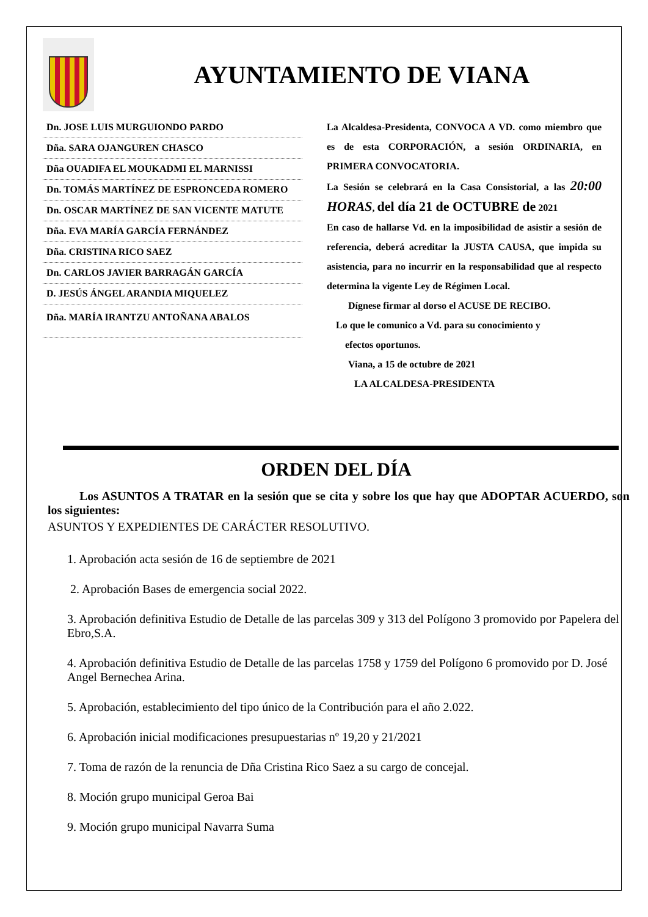AYUNTAMIENTO DE VIANA
Dn. JOSE LUIS MURGUIONDO PARDO
Dña. SARA OJANGUREN CHASCO
Dña OUADIFA EL MOUKADMI EL MARNISSI
Dn. TOMÁS MARTÍNEZ DE ESPRONCEDA ROMERO
Dn. OSCAR MARTÍNEZ DE SAN VICENTE MATUTE
Dña. EVA MARÍA GARCÍA FERNÁNDEZ
Dña. CRISTINA RICO SAEZ
Dn. CARLOS JAVIER BARRAGÁN GARCÍA
D. JESÚS ÁNGEL ARANDIA MIQUELEZ
Dña. MARÍA IRANTZU ANTOÑANA ABALOS
La Alcaldesa-Presidenta, CONVOCA A VD. como miembro que es de esta CORPORACIÓN, a sesión ORDINARIA, en PRIMERA CONVOCATORIA.
La Sesión se celebrará en la Casa Consistorial, a las 20:00 HORAS, del día 21 de OCTUBRE de 2021
En caso de hallarse Vd. en la imposibilidad de asistir a sesión de referencia, deberá acreditar la JUSTA CAUSA, que impida su asistencia, para no incurrir en la responsabilidad que al respecto determina la vigente Ley de Régimen Local.
Dígnese firmar al dorso el ACUSE DE RECIBO.
Lo que le comunico a Vd. para su conocimiento y
efectos oportunos.
Viana, a 15 de octubre de 2021
LA ALCALDESA-PRESIDENTA
ORDEN DEL DÍA
Los ASUNTOS A TRATAR en la sesión que se cita y sobre los que hay que ADOPTAR ACUERDO, son los siguientes:
ASUNTOS Y EXPEDIENTES DE CARÁCTER RESOLUTIVO.
1. Aprobación acta sesión de 16 de septiembre de 2021
2. Aprobación Bases de emergencia social 2022.
3. Aprobación definitiva Estudio de Detalle de las parcelas 309 y 313 del Polígono 3 promovido por Papelera del Ebro,S.A.
4. Aprobación definitiva Estudio de Detalle de las parcelas 1758 y 1759 del Polígono 6 promovido por D. José Angel Bernechea Arina.
5. Aprobación, establecimiento del tipo único de la Contribución para el año 2.022.
6. Aprobación inicial modificaciones presupuestarias nº 19,20 y 21/2021
7. Toma de razón de la renuncia de Dña Cristina Rico Saez a su cargo de concejal.
8. Moción grupo municipal Geroa Bai
9. Moción grupo municipal Navarra Suma